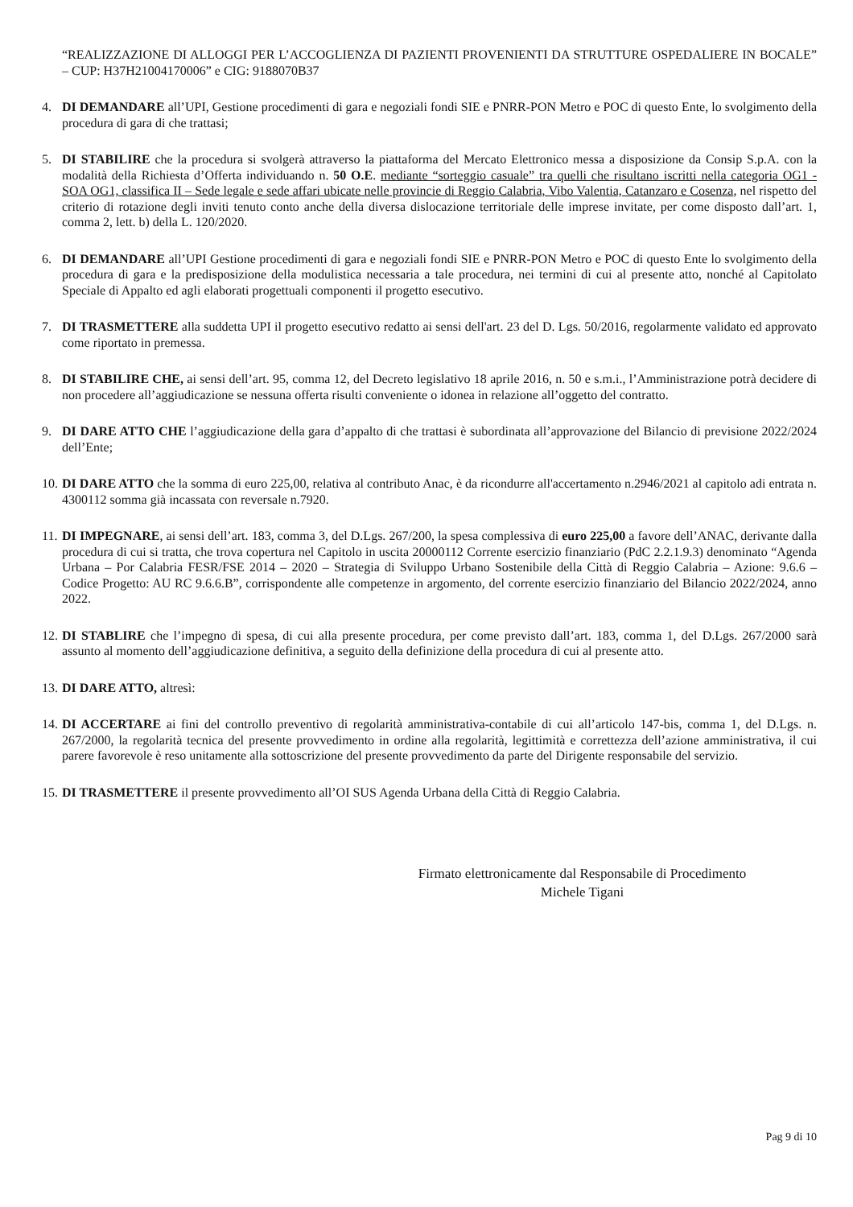“REALIZZAZIONE DI ALLOGGI PER L’ACCOGLIENZA DI PAZIENTI PROVENIENTI DA STRUTTURE OSPEDALIERE IN BOCALE” – CUP: H37H21004170006” e CIG: 9188070B37
4. DI DEMANDARE all’UPI, Gestione procedimenti di gara e negoziali fondi SIE e PNRR-PON Metro e POC di questo Ente, lo svolgimento della procedura di gara di che trattasi;
5. DI STABILIRE che la procedura si svolgerà attraverso la piattaforma del Mercato Elettronico messa a disposizione da Consip S.p.A. con la modalità della Richiesta d’Offerta individuando n. 50 O.E. mediante “sorteggio casuale” tra quelli che risultano iscritti nella categoria OG1 - SOA OG1, classifica II – Sede legale e sede affari ubicate nelle provincie di Reggio Calabria, Vibo Valentia, Catanzaro e Cosenza, nel rispetto del criterio di rotazione degli inviti tenuto conto anche della diversa dislocazione territoriale delle imprese invitate, per come disposto dall’art. 1, comma 2, lett. b) della L. 120/2020.
6. DI DEMANDARE all’UPI Gestione procedimenti di gara e negoziali fondi SIE e PNRR-PON Metro e POC di questo Ente lo svolgimento della procedura di gara e la predisposizione della modulistica necessaria a tale procedura, nei termini di cui al presente atto, nonché al Capitolato Speciale di Appalto ed agli elaborati progettuali componenti il progetto esecutivo.
7. DI TRASMETTERE alla suddetta UPI il progetto esecutivo redatto ai sensi dell'art. 23 del D. Lgs. 50/2016, regolarmente validato ed approvato come riportato in premessa.
8. DI STABILIRE CHE, ai sensi dell’art. 95, comma 12, del Decreto legislativo 18 aprile 2016, n. 50 e s.m.i., l’Amministrazione potrà decidere di non procedere all’aggiudicazione se nessuna offerta risulti conveniente o idonea in relazione all’oggetto del contratto.
9. DI DARE ATTO CHE l’aggiudicazione della gara d’appalto di che trattasi è subordinata all’approvazione del Bilancio di previsione 2022/2024 dell’Ente;
10.
DI DARE ATTO che la somma di euro 225,00, relativa al contributo Anac, è da ricondurre all'accertamento n.2946/2021 al capitolo adi entrata n. 4300112 somma già incassata con reversale n.7920.
11.
DI IMPEGNARE, ai sensi dell’art. 183, comma 3, del D.Lgs. 267/200, la spesa complessiva di euro 225,00 a favore dell’ANAC, derivante dalla procedura di cui si tratta, che trova copertura nel Capitolo in uscita 20000112 Corrente esercizio finanziario (PdC 2.2.1.9.3) denominato “Agenda Urbana – Por Calabria FESR/FSE 2014 – 2020 – Strategia di Sviluppo Urbano Sostenibile della Città di Reggio Calabria – Azione: 9.6.6 – Codice Progetto: AU RC 9.6.6.B”, corrispondente alle competenze in argomento, del corrente esercizio finanziario del Bilancio 2022/2024, anno 2022.
12.
DI STABLIRE che l’impegno di spesa, di cui alla presente procedura, per come previsto dall’art. 183, comma 1, del D.Lgs. 267/2000 sarà assunto al momento dell’aggiudicazione definitiva, a seguito della definizione della procedura di cui al presente atto.
13.
DI DARE ATTO, altresì:
14.
DI ACCERTARE ai fini del controllo preventivo di regolarità amministrativa-contabile di cui all’articolo 147-bis, comma 1, del D.Lgs. n. 267/2000, la regolarità tecnica del presente provvedimento in ordine alla regolarità, legittimità e correttezza dell’azione amministrativa, il cui parere favorevole è reso unitamente alla sottoscrizione del presente provvedimento da parte del Dirigente responsabile del servizio.
15.
DI TRASMETTERE il presente provvedimento all’OI SUS Agenda Urbana della Città di Reggio Calabria.
Firmato elettronicamente dal Responsabile di Procedimento
Michele Tigani
Pag 9 di 10